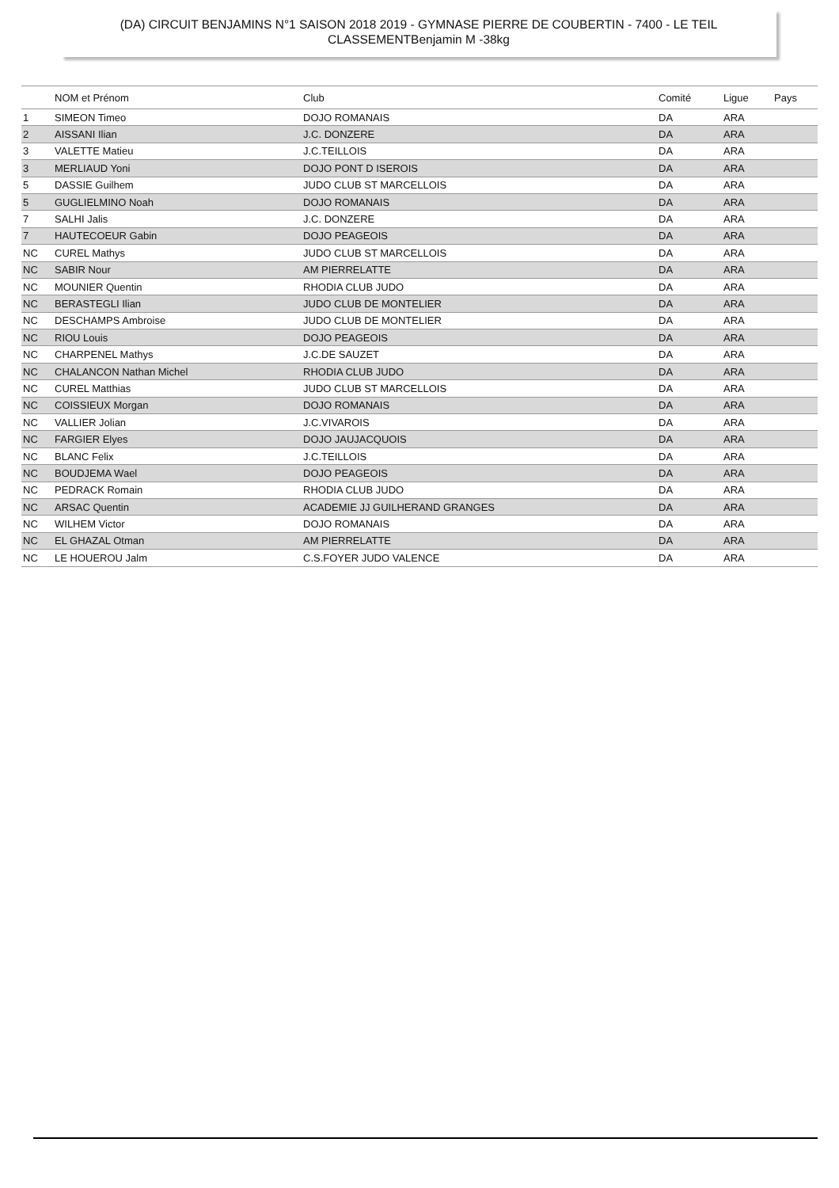(DA) CIRCUIT BENJAMINS N°1 SAISON 2018 2019 - GYMNASE PIERRE DE COUBERTIN - 7400 - LE TEIL
CLASSEMENTBenjamin M -38kg
| | NOM et Prénom | Club | Comité | Ligue | Pays |
| --- | --- | --- | --- | --- | --- |
| 1 | SIMEON Timeo | DOJO ROMANAIS | DA | ARA | |
| 2 | AISSANI Ilian | J.C. DONZERE | DA | ARA | |
| 3 | VALETTE Matieu | J.C.TEILLOIS | DA | ARA | |
| 3 | MERLIAUD Yoni | DOJO PONT D ISEROIS | DA | ARA | |
| 5 | DASSIE Guilhem | JUDO CLUB ST MARCELLOIS | DA | ARA | |
| 5 | GUGLIELMINO Noah | DOJO ROMANAIS | DA | ARA | |
| 7 | SALHI Jalis | J.C. DONZERE | DA | ARA | |
| 7 | HAUTECOEUR Gabin | DOJO PEAGEOIS | DA | ARA | |
| NC | CUREL Mathys | JUDO CLUB ST MARCELLOIS | DA | ARA | |
| NC | SABIR Nour | AM PIERRELATTE | DA | ARA | |
| NC | MOUNIER Quentin | RHODIA CLUB JUDO | DA | ARA | |
| NC | BERASTEGLI Ilian | JUDO CLUB DE MONTELIER | DA | ARA | |
| NC | DESCHAMPS Ambroise | JUDO CLUB DE MONTELIER | DA | ARA | |
| NC | RIOU Louis | DOJO PEAGEOIS | DA | ARA | |
| NC | CHARPENEL Mathys | J.C.DE SAUZET | DA | ARA | |
| NC | CHALANCON Nathan Michel | RHODIA CLUB JUDO | DA | ARA | |
| NC | CUREL Matthias | JUDO CLUB ST MARCELLOIS | DA | ARA | |
| NC | COISSIEUX Morgan | DOJO ROMANAIS | DA | ARA | |
| NC | VALLIER Jolian | J.C.VIVAROIS | DA | ARA | |
| NC | FARGIER Elyes | DOJO JAUJACQUOIS | DA | ARA | |
| NC | BLANC Felix | J.C.TEILLOIS | DA | ARA | |
| NC | BOUDJEMA Wael | DOJO PEAGEOIS | DA | ARA | |
| NC | PEDRACK Romain | RHODIA CLUB JUDO | DA | ARA | |
| NC | ARSAC Quentin | ACADEMIE JJ GUILHERAND GRANGES | DA | ARA | |
| NC | WILHEM Victor | DOJO ROMANAIS | DA | ARA | |
| NC | EL GHAZAL Otman | AM PIERRELATTE | DA | ARA | |
| NC | LE HOUEROU Jalm | C.S.FOYER JUDO VALENCE | DA | ARA | |